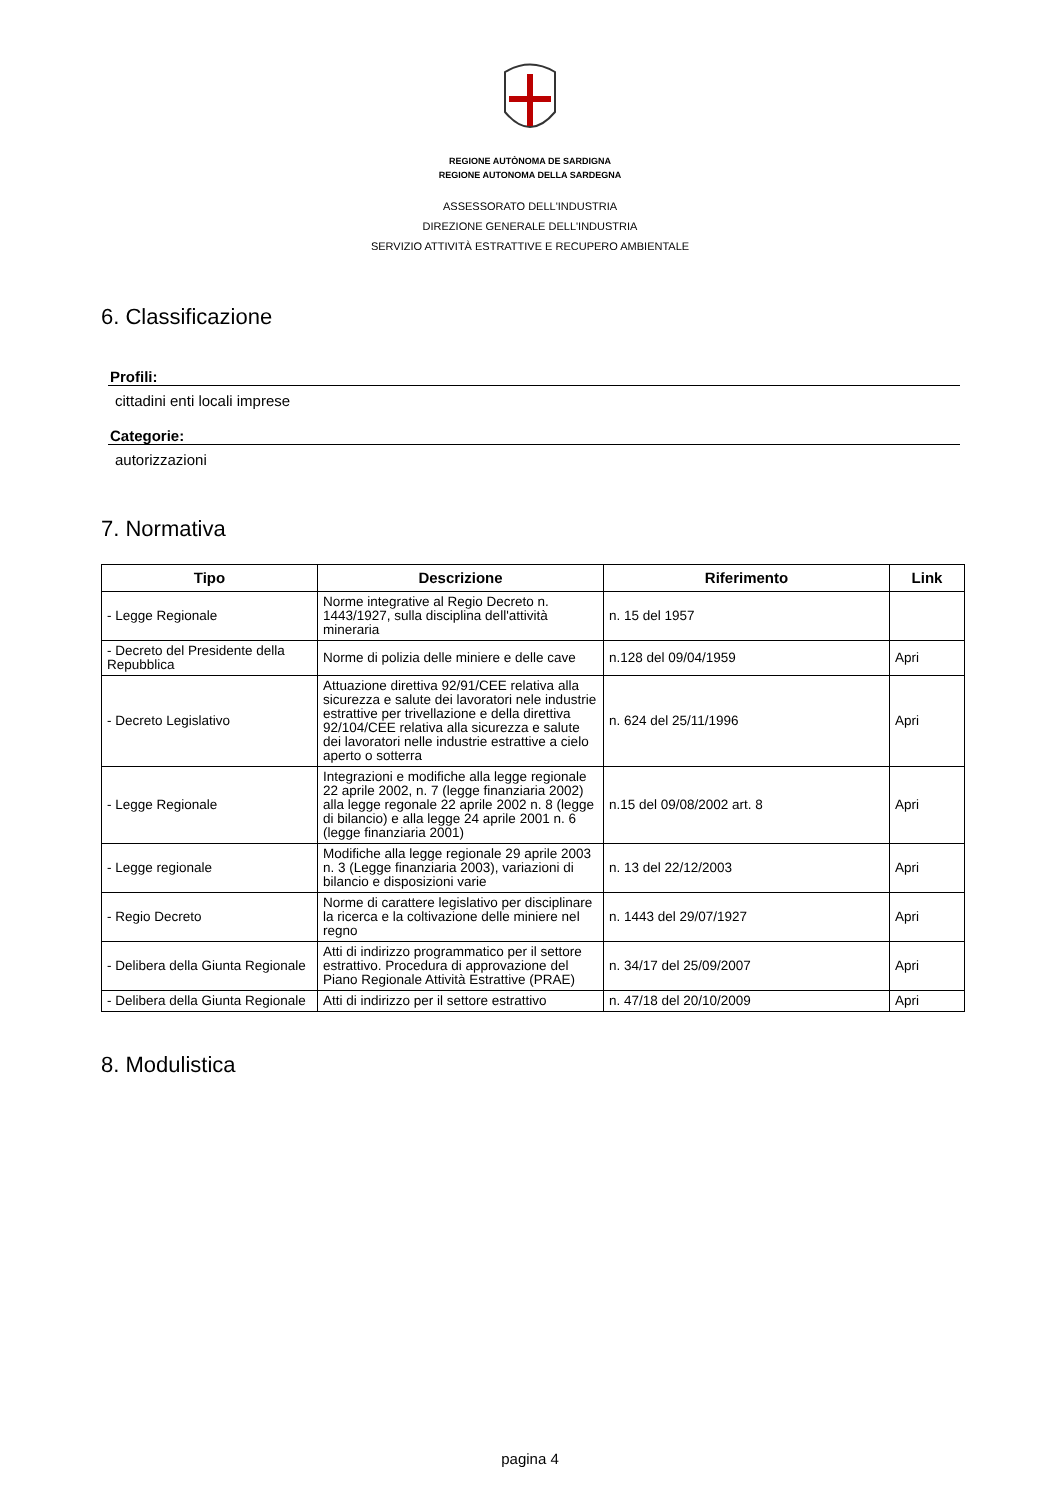REGIONE AUTÒNOMA DE SARDIGNA
REGIONE AUTONOMA DELLA SARDEGNA
ASSESSORATO DELL'INDUSTRIA
DIREZIONE GENERALE DELL'INDUSTRIA
SERVIZIO ATTIVITÀ ESTRATTIVE E RECUPERO AMBIENTALE
6. Classificazione
Profili:
cittadini enti locali imprese
Categorie:
autorizzazioni
7. Normativa
| Tipo | Descrizione | Riferimento | Link |
| --- | --- | --- | --- |
| - Legge Regionale | Norme integrative al Regio Decreto n. 1443/1927, sulla disciplina dell'attività mineraria | n. 15 del 1957 | |
| - Decreto del Presidente della Repubblica | Norme di polizia delle miniere e delle cave | n.128 del 09/04/1959 | Apri |
| - Decreto Legislativo | Attuazione direttiva 92/91/CEE relativa alla sicurezza e salute dei lavoratori nele industrie estrattive per trivellazione e della direttiva 92/104/CEE relativa alla sicurezza e salute dei lavoratori nelle industrie estrattive a cielo aperto o sotterra | n. 624 del 25/11/1996 | Apri |
| - Legge Regionale | Integrazioni e modifiche alla legge regionale 22 aprile 2002, n. 7 (legge finanziaria 2002) alla legge regonale 22 aprile 2002 n. 8 (legge di bilancio) e alla legge 24 aprile 2001 n. 6 (legge finanziaria 2001) | n.15 del 09/08/2002 art. 8 | Apri |
| - Legge regionale | Modifiche alla legge regionale 29 aprile 2003 n. 3 (Legge finanziaria 2003), variazioni di bilancio e disposizioni varie | n. 13 del 22/12/2003 | Apri |
| - Regio Decreto | Norme di carattere legislativo per disciplinare la ricerca e la coltivazione delle miniere nel regno | n. 1443 del 29/07/1927 | Apri |
| - Delibera della Giunta Regionale | Atti di indirizzo programmatico per il settore estrattivo. Procedura di approvazione del Piano Regionale Attività Estrattive (PRAE) | n. 34/17 del 25/09/2007 | Apri |
| - Delibera della Giunta Regionale | Atti di indirizzo per il settore estrattivo | n. 47/18 del 20/10/2009 | Apri |
8. Modulistica
pagina 4